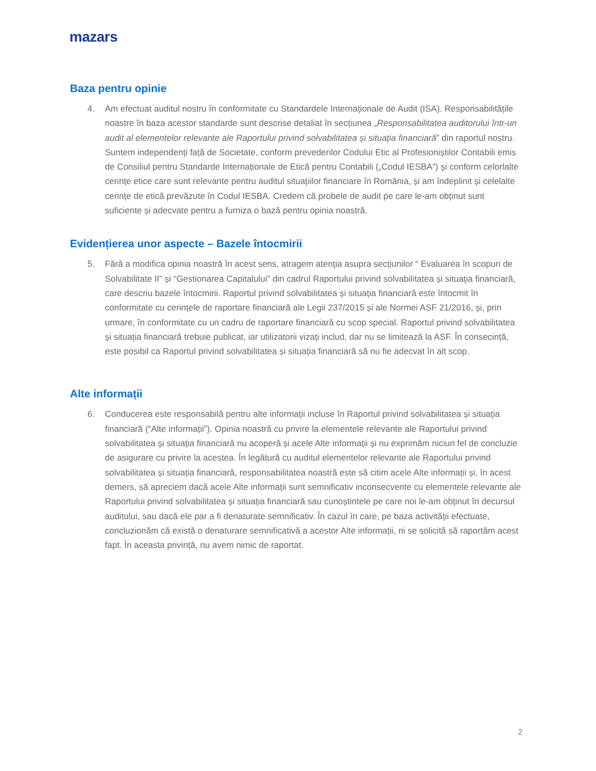mazars
Baza pentru opinie
4. Am efectuat auditul nostru în conformitate cu Standardele Internaționale de Audit (ISA). Responsabilitățile noastre în baza acestor standarde sunt descrise detaliat în secțiunea „Responsabilitatea auditorului într-un audit al elementelor relevante ale Raportului privind solvabilitatea și situația financiară” din raportul nostru. Suntem independenți față de Societate, conform prevederilor Codului Etic al Profesioniștilor Contabili emis de Consiliul pentru Standarde Internaționale de Etică pentru Contabili („Codul IESBA”) şi conform celorlalte cerințe etice care sunt relevante pentru auditul situațiilor financiare în România, și am îndeplinit și celelalte cerințe de etică prevăzute în Codul IESBA. Credem că probele de audit pe care le-am obținut sunt suficiente și adecvate pentru a furniza o bază pentru opinia noastră.
Evidențierea unor aspecte – Bazele întocmirii
5. Fără a modifica opinia noastră în acest sens, atragem atenția asupra secțiunilor “ Evaluarea în scopuri de Solvabilitate II” și “Gestionarea Capitalului” din cadrul Raportului privind solvabilitatea și situația financiară, care descriu bazele întocmirii. Raportul privind solvabilitatea și situația financiară este întocmit în conformitate cu cerințele de raportare financiară ale Legii 237/2015 și ale Normei ASF 21/2016, și, prin urmare, în conformitate cu un cadru de raportare financiară cu scop special. Raportul privind solvabilitatea și situația financiară trebuie publicat, iar utilizatorii vizați includ, dar nu se limitează la ASF. În consecință, este posibil ca Raportul privind solvabilitatea și situația financiară să nu fie adecvat în alt scop.
Alte informații
6. Conducerea este responsabilă pentru alte informații incluse în Raportul privind solvabilitatea și situația financiară (“Alte informații”). Opinia noastră cu privire la elementele relevante ale Raportului privind solvabilitatea și situația financiară nu acoperă și acele Alte informații și nu exprimăm niciun fel de concluzie de asigurare cu privire la acestea. În legătură cu auditul elementelor relevante ale Raportului privind solvabilitatea și situația financiară, responsabilitatea noastră este să citim acele Alte informații și, în acest demers, să apreciem dacă acele Alte informații sunt semnificativ inconsecvente cu elementele relevante ale Raportului privind solvabilitatea și situația financiară sau cunoștintele pe care noi le-am obținut în decursul auditului, sau dacă ele par a fi denaturate semnificativ. În cazul în care, pe baza activității efectuate, concluzionăm că există o denaturare semnificativă a acestor Alte informații, ni se solicită să raportăm acest fapt. În aceasta privință, nu avem nimic de raportat.
2